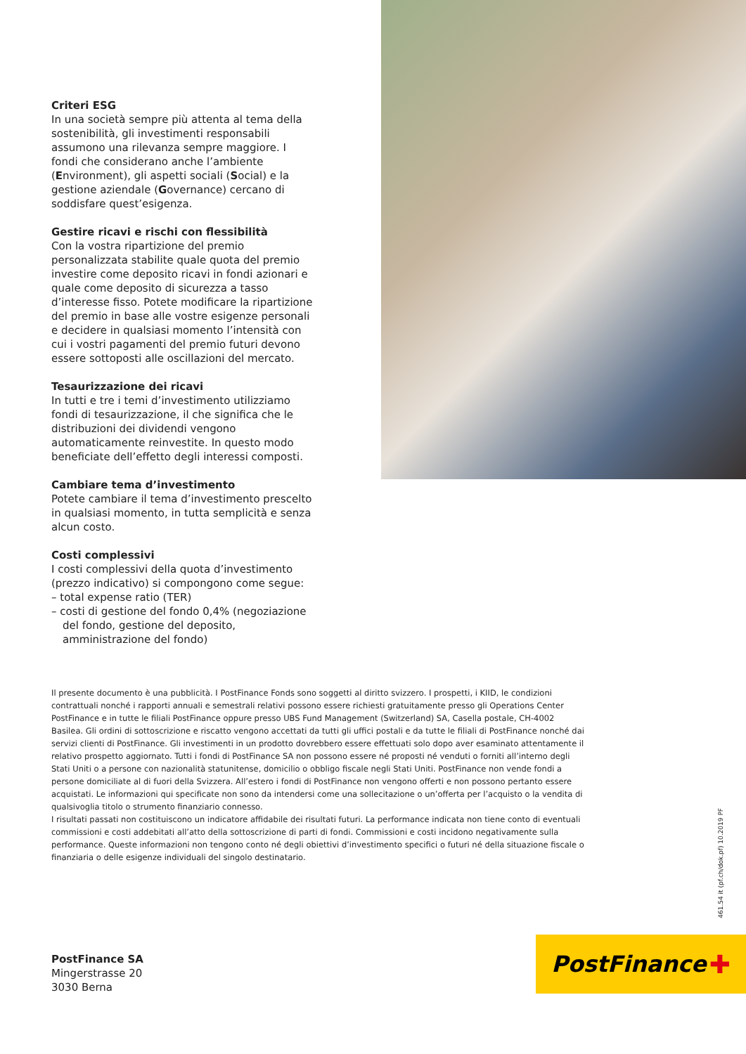Criteri ESG
In una società sempre più attenta al tema della sostenibilità, gli investimenti responsabili assumono una rilevanza sempre maggiore. I fondi che considerano anche l’ambiente (Environment), gli aspetti sociali (Social) e la gestione aziendale (Governance) cercano di soddisfare quest’esigenza.
Gestire ricavi e rischi con flessibilità
Con la vostra ripartizione del premio personalizzata stabilite quale quota del premio investire come deposito ricavi in fondi azionari e quale come deposito di sicurezza a tasso d’interesse fisso. Potete modificare la ripartizione del premio in base alle vostre esigenze personali e decidere in qualsiasi momento l’intensità con cui i vostri pagamenti del premio futuri devono essere sottoposti alle oscillazioni del mercato.
Tesaurizzazione dei ricavi
In tutti e tre i temi d’investimento utilizziamo fondi di tesaurizzazione, il che significa che le distribuzioni dei dividendi vengono automaticamente reinvestite. In questo modo beneficiate dell’effetto degli interessi composti.
Cambiare tema d’investimento
Potete cambiare il tema d’investimento prescelto in qualsiasi momento, in tutta semplicità e senza alcun costo.
Costi complessivi
I costi complessivi della quota d’investimento (prezzo indicativo) si compongono come segue:
– total expense ratio (TER)
– costi di gestione del fondo 0,4% (negoziazione del fondo, gestione del deposito, amministrazione del fondo)
Il presente documento è una pubblicità. I PostFinance Fonds sono soggetti al diritto svizzero. I prospetti, i KIID, le condizioni contrattuali nonché i rapporti annuali e semestrali relativi possono essere richiesti gratuitamente presso gli Operations Center PostFinance e in tutte le filiali PostFinance oppure presso UBS Fund Management (Switzerland) SA, Casella postale, CH-4002 Basilea. Gli ordini di sottoscrizione e riscatto vengono accettati da tutti gli uffici postali e da tutte le filiali di PostFinance nonché dai servizi clienti di PostFinance. Gli investimenti in un prodotto dovrebbero essere effettuati solo dopo aver esaminato attentamente il relativo prospetto aggiornato. Tutti i fondi di PostFinance SA non possono essere né proposti né venduti o forniti all’interno degli Stati Uniti o a persone con nazionalità statunitense, domicilio o obbligo fiscale negli Stati Uniti. PostFinance non vende fondi a persone domiciliate al di fuori della Svizzera. All’estero i fondi di PostFinance non vengono offerti e non possono pertanto essere acquistati. Le informazioni qui specificate non sono da intendersi come una sollecitazione o un’offerta per l’acquisto o la vendita di qualsivoglia titolo o strumento finanziario connesso.
I risultati passati non costituiscono un indicatore affidabile dei risultati futuri. La performance indicata non tiene conto di eventuali commissioni e costi addebitati all’atto della sottoscrizione di parti di fondi. Commissioni e costi incidono negativamente sulla performance. Queste informazioni non tengono conto né degli obiettivi d’investimento specifici o futuri né della situazione fiscale o finanziaria o delle esigenze individuali del singolo destinatario.
461.54 it (pf.ch/dok.pf) 10.2019 PF
PostFinance SA
Mingerstrasse 20
3030 Berna
PostFinance ✚